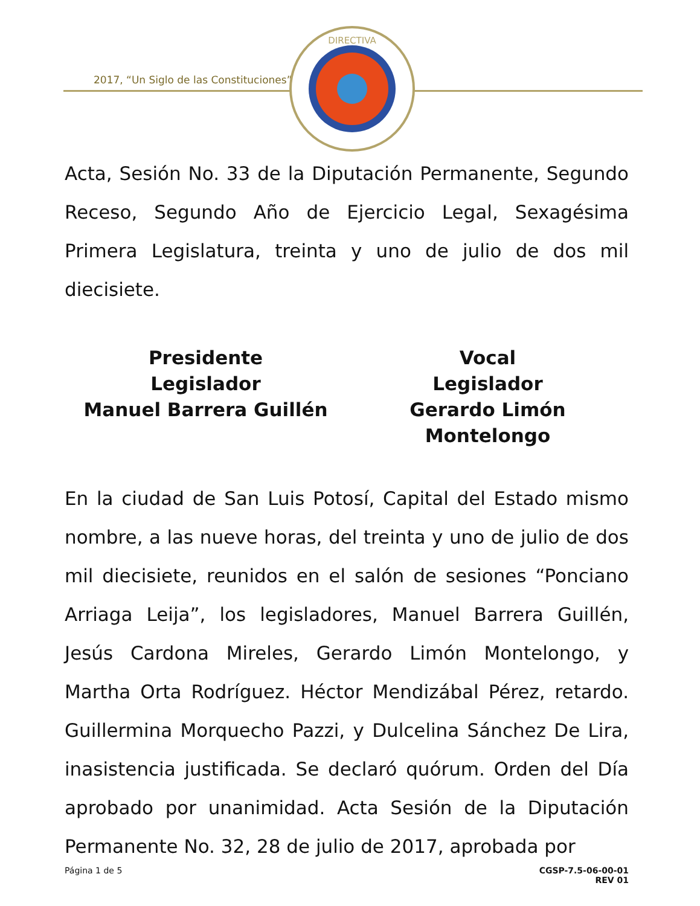2017, “Un Siglo de las Constituciones”
DIRECTIVA
Acta, Sesión No. 33 de la Diputación Permanente, Segundo Receso, Segundo Año de Ejercicio Legal, Sexagésima Primera Legislatura, treinta y uno de julio de dos mil diecisiete.
Presidente
Legislador
Manuel Barrera Guillén
Vocal
Legislador
Gerardo Limón Montelongo
En la ciudad de San Luis Potosí, Capital del Estado mismo nombre, a las nueve horas, del treinta y uno de julio de dos mil diecisiete, reunidos en el salón de sesiones “Ponciano Arriaga Leija”, los legisladores, Manuel Barrera Guillén, Jesús Cardona Mireles, Gerardo Limón Montelongo, y Martha Orta Rodríguez. Héctor Mendizábal Pérez, retardo. Guillermina Morquecho Pazzi, y Dulcelina Sánchez De Lira, inasistencia justificada. Se declaró quórum. Orden del Día aprobado por unanimidad. Acta Sesión de la Diputación Permanente No. 32, 28 de julio de 2017, aprobada por
Página 1 de 5 CGSP-7.5-06-00-01
REV 01